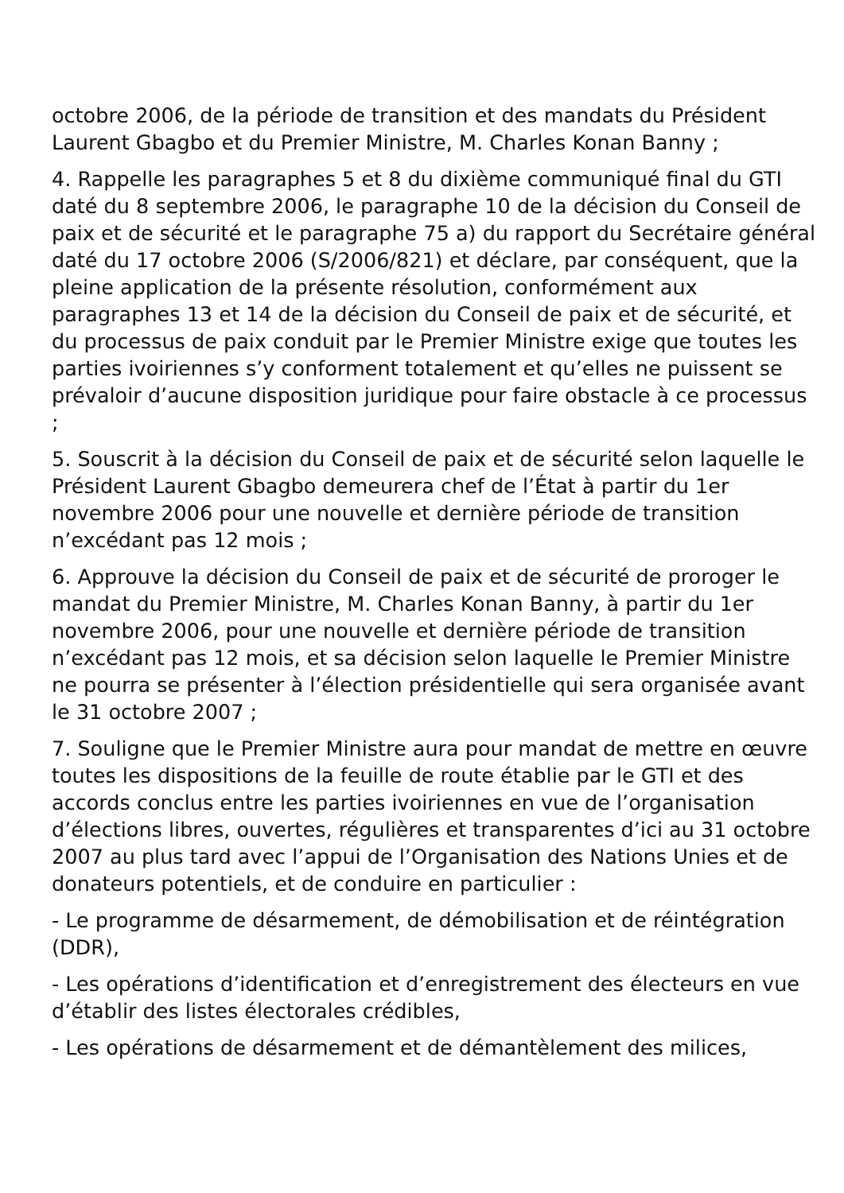octobre 2006, de la période de transition et des mandats du Président Laurent Gbagbo et du Premier Ministre, M. Charles Konan Banny ;
4. Rappelle les paragraphes 5 et 8 du dixième communiqué final du GTI daté du 8 septembre 2006, le paragraphe 10 de la décision du Conseil de paix et de sécurité et le paragraphe 75 a) du rapport du Secrétaire général daté du 17 octobre 2006 (S/2006/821) et déclare, par conséquent, que la pleine application de la présente résolution, conformément aux paragraphes 13 et 14 de la décision du Conseil de paix et de sécurité, et du processus de paix conduit par le Premier Ministre exige que toutes les parties ivoiriennes s’y conforment totalement et qu’elles ne puissent se prévaloir d’aucune disposition juridique pour faire obstacle à ce processus ;
5. Souscrit à la décision du Conseil de paix et de sécurité selon laquelle le Président Laurent Gbagbo demeurera chef de l’État à partir du 1er novembre 2006 pour une nouvelle et dernière période de transition n’excédant pas 12 mois ;
6. Approuve la décision du Conseil de paix et de sécurité de proroger le mandat du Premier Ministre, M. Charles Konan Banny, à partir du 1er novembre 2006, pour une nouvelle et dernière période de transition n’excédant pas 12 mois, et sa décision selon laquelle le Premier Ministre ne pourra se présenter à l’élection présidentielle qui sera organisée avant le 31 octobre 2007 ;
7. Souligne que le Premier Ministre aura pour mandat de mettre en œuvre toutes les dispositions de la feuille de route établie par le GTI et des accords conclus entre les parties ivoiriennes en vue de l’organisation d’élections libres, ouvertes, régulières et transparentes d’ici au 31 octobre 2007 au plus tard avec l’appui de l’Organisation des Nations Unies et de donateurs potentiels, et de conduire en particulier :
- Le programme de désarmement, de démobilisation et de réintégration (DDR),
- Les opérations d’identification et d’enregistrement des électeurs en vue d’établir des listes électorales crédibles,
- Les opérations de désarmement et de démantèlement des milices,